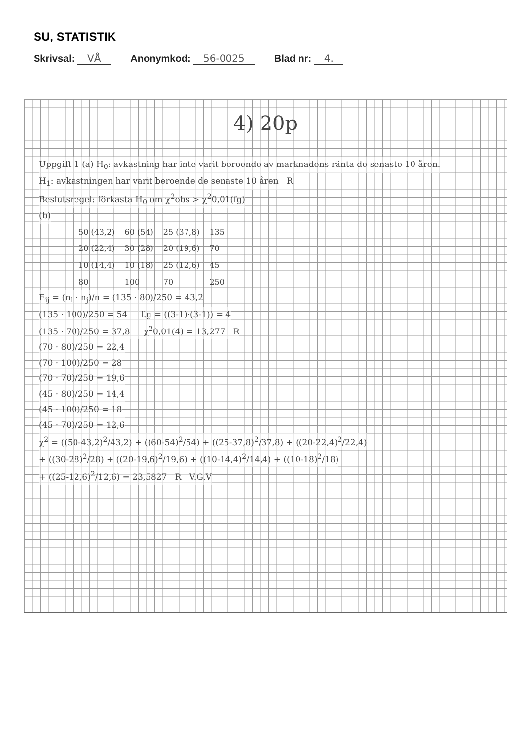SU, STATISTIK
Skrivsal: VÅ Anonymkod: 56-0025 Blad nr: 4.
4) 20p
Uppgift 1 (a) H<sub>0</sub>: avkastning har inte varit beroende av marknadens ränta de senaste 10 åren.
H<sub>1</sub>: avkastningen har varit beroende de senaste 10 åren R
Beslutsregel: förkasta H<sub>0</sub> om χ<sup>2</sup>obs > χ<sup>2</sup>0,01(fg)
(b)
| 50 (43,2) | 60 (54) | 25 (37,8) | 135 |
| 20 (22,4) | 30 (28) | 20 (19,6) | 70 |
| 10 (14,4) | 10 (18) | 25 (12,6) | 45 |
| 80 | 100 | 70 | 250 |
E<sub>ij</sub> = (n<sub>i</sub> · n<sub>j</sub>)/n = (135 · 80)/250 = 43,2
(135 · 100)/250 = 54 f.g = ((3-1)·(3-1)) = 4
(135 · 70)/250 = 37,8 χ<sup>2</sup>0,01(4) = 13,277 R
(70 · 80)/250 = 22,4
(70 · 100)/250 = 28
(70 · 70)/250 = 19,6
(45 · 80)/250 = 14,4
(45 · 100)/250 = 18
(45 · 70)/250 = 12,6
χ<sup>2</sup> = ((50-43,2)<sup>2</sup>/43,2) + ((60-54)<sup>2</sup>/54) + ((25-37,8)<sup>2</sup>/37,8) + ((20-22,4)<sup>2</sup>/22,4)
+ ((30-28)<sup>2</sup>/28) + ((20-19,6)<sup>2</sup>/19,6) + ((10-14,4)<sup>2</sup>/14,4) + ((10-18)<sup>2</sup>/18)
+ ((25-12,6)<sup>2</sup>/12,6) = 23,5827 R V.G.V